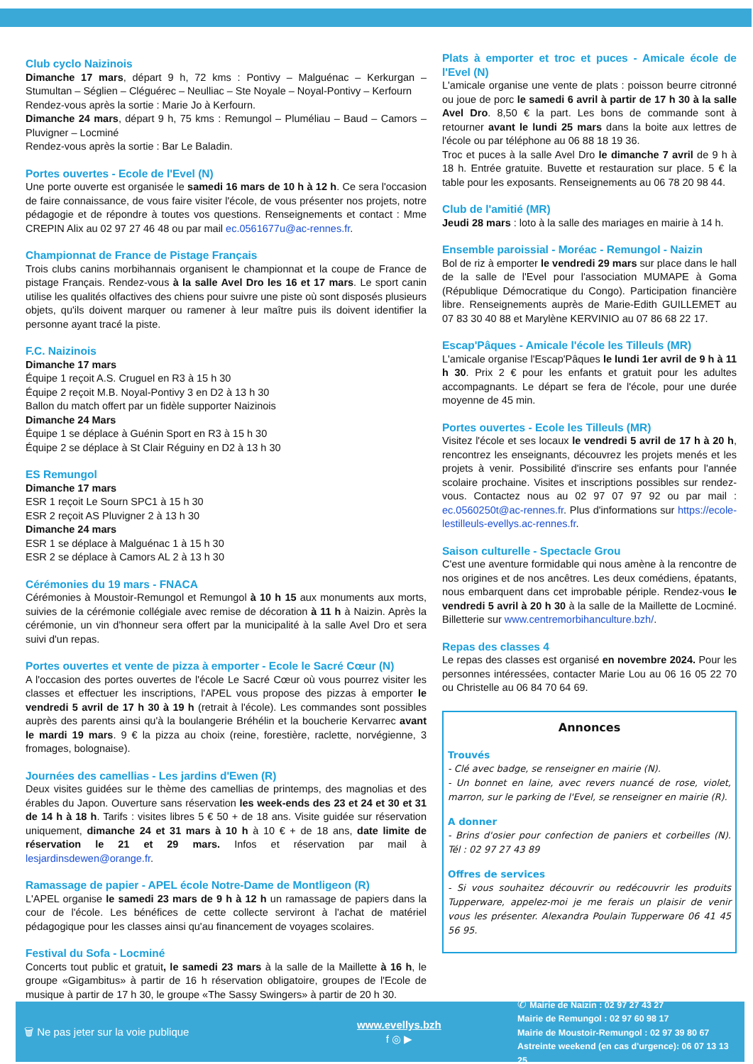Club cyclo Naizinois
Dimanche 17 mars, départ 9 h, 72 kms : Pontivy – Malguénac – Kerkurgan – Stumultan – Séglien – Cléguérec – Neulliac – Ste Noyale – Noyal-Pontivy – Kerfourn
Rendez-vous après la sortie : Marie Jo à Kerfourn.
Dimanche 24 mars, départ 9 h, 75 kms : Remungol – Pluméliau – Baud – Camors – Pluvigner – Locminé
Rendez-vous après la sortie : Bar Le Baladin.
Portes ouvertes - Ecole de l'Evel (N)
Une porte ouverte est organisée le samedi 16 mars de 10 h à 12 h. Ce sera l'occasion de faire connaissance, de vous faire visiter l'école, de vous présenter nos projets, notre pédagogie et de répondre à toutes vos questions. Renseignements et contact : Mme CREPIN Alix au 02 97 27 46 48 ou par mail ec.0561677u@ac-rennes.fr.
Championnat de France de Pistage Français
Trois clubs canins morbihannais organisent le championnat et la coupe de France de pistage Français. Rendez-vous à la salle Avel Dro les 16 et 17 mars. Le sport canin utilise les qualités olfactives des chiens pour suivre une piste où sont disposés plusieurs objets, qu'ils doivent marquer ou ramener à leur maître puis ils doivent identifier la personne ayant tracé la piste.
F.C. Naizinois
Dimanche 17 mars
Équipe 1 reçoit A.S. Cruguel en R3 à 15 h 30
Équipe 2 reçoit M.B. Noyal-Pontivy 3 en D2 à 13 h 30
Ballon du match offert par un fidèle supporter Naizinois
Dimanche 24 Mars
Équipe 1 se déplace à Guénin Sport en R3 à 15 h 30
Équipe 2 se déplace à St Clair Réguiny en D2 à 13 h 30
ES Remungol
Dimanche 17 mars
ESR 1 reçoit Le Sourn SPC1 à 15 h 30
ESR 2 reçoit AS Pluvigner 2 à 13 h 30
Dimanche 24 mars
ESR 1 se déplace à Malguénac 1 à 15 h 30
ESR 2 se déplace à Camors AL 2 à 13 h 30
Cérémonies du 19 mars - FNACA
Cérémonies à Moustoir-Remungol et Remungol à 10 h 15 aux monuments aux morts, suivies de la cérémonie collégiale avec remise de décoration à 11 h à Naizin. Après la cérémonie, un vin d'honneur sera offert par la municipalité à la salle Avel Dro et sera suivi d'un repas.
Portes ouvertes et vente de pizza à emporter - Ecole le Sacré Cœur (N)
A l'occasion des portes ouvertes de l'école Le Sacré Cœur où vous pourrez visiter les classes et effectuer les inscriptions, l'APEL vous propose des pizzas à emporter le vendredi 5 avril de 17 h 30 à 19 h (retrait à l'école). Les commandes sont possibles auprès des parents ainsi qu'à la boulangerie Bréhélin et la boucherie Kervarrec avant le mardi 19 mars. 9 € la pizza au choix (reine, forestière, raclette, norvégienne, 3 fromages, bolognaise).
Journées des camellias - Les jardins d'Ewen (R)
Deux visites guidées sur le thème des camellias de printemps, des magnolias et des érables du Japon. Ouverture sans réservation les week-ends des 23 et 24 et 30 et 31 de 14 h à 18 h. Tarifs : visites libres 5 € 50 + de 18 ans. Visite guidée sur réservation uniquement, dimanche 24 et 31 mars à 10 h à 10 € + de 18 ans, date limite de réservation le 21 et 29 mars. Infos et réservation par mail à lesjardinsdewen@orange.fr.
Ramassage de papier - APEL école Notre-Dame de Montligeon (R)
L'APEL organise le samedi 23 mars de 9 h à 12 h un ramassage de papiers dans la cour de l'école. Les bénéfices de cette collecte serviront à l'achat de matériel pédagogique pour les classes ainsi qu'au financement de voyages scolaires.
Festival du Sofa - Locminé
Concerts tout public et gratuit, le samedi 23 mars à la salle de la Maillette à 16 h, le groupe «Gigambitus» à partir de 16 h réservation obligatoire, groupes de l'Ecole de musique à partir de 17 h 30, le groupe «The Sassy Swingers» à partir de 20 h 30.
Plats à emporter et troc et puces - Amicale école de l'Evel (N)
L'amicale organise une vente de plats : poisson beurre citronné ou joue de porc le samedi 6 avril à partir de 17 h 30 à la salle Avel Dro. 8,50 € la part. Les bons de commande sont à retourner avant le lundi 25 mars dans la boite aux lettres de l'école ou par téléphone au 06 88 18 19 36.
Troc et puces à la salle Avel Dro le dimanche 7 avril de 9 h à 18 h. Entrée gratuite. Buvette et restauration sur place. 5 € la table pour les exposants. Renseignements au 06 78 20 98 44.
Club de l'amitié (MR)
Jeudi 28 mars : loto à la salle des mariages en mairie à 14 h.
Ensemble paroissial - Moréac - Remungol - Naizin
Bol de riz à emporter le vendredi 29 mars sur place dans le hall de la salle de l'Evel pour l'association MUMAPE à Goma (République Démocratique du Congo). Participation financière libre. Renseignements auprès de Marie-Edith GUILLEMET au 07 83 30 40 88 et Marylène KERVINIO au 07 86 68 22 17.
Escap'Pâques - Amicale l'école les Tilleuls (MR)
L'amicale organise l'Escap'Pâques le lundi 1er avril de 9 h à 11 h 30. Prix 2 € pour les enfants et gratuit pour les adultes accompagnants. Le départ se fera de l'école, pour une durée moyenne de 45 min.
Portes ouvertes - Ecole les Tilleuls (MR)
Visitez l'école et ses locaux le vendredi 5 avril de 17 h à 20 h, rencontrez les enseignants, découvrez les projets menés et les projets à venir. Possibilité d'inscrire ses enfants pour l'année scolaire prochaine. Visites et inscriptions possibles sur rendez-vous. Contactez nous au 02 97 07 97 92 ou par mail : ec.0560250t@ac-rennes.fr. Plus d'informations sur https://ecole-lestilleuls-evellys.ac-rennes.fr.
Saison culturelle - Spectacle Grou
C'est une aventure formidable qui nous amène à la rencontre de nos origines et de nos ancêtres. Les deux comédiens, épatants, nous embarquent dans cet improbable périple. Rendez-vous le vendredi 5 avril à 20 h 30 à la salle de la Maillette de Locminé. Billetterie sur www.centremorbihanculture.bzh/.
Repas des classes 4
Le repas des classes est organisé en novembre 2024. Pour les personnes intéressées, contacter Marie Lou au 06 16 05 22 70 ou Christelle au 06 84 70 64 69.
Annonces
Trouvés
- Clé avec badge, se renseigner en mairie (N).
- Un bonnet en laine, avec revers nuancé de rose, violet, marron, sur le parking de l'Evel, se renseigner en mairie (R).
A donner
- Brins d'osier pour confection de paniers et corbeilles (N). Tél : 02 97 27 43 89
Offres de services
- Si vous souhaitez découvrir ou redécouvrir les produits Tupperware, appelez-moi je me ferais un plaisir de venir vous les présenter. Alexandra Poulain Tupperware 06 41 45 56 95.
🗑 Ne pas jeter sur la voie publique www.evellys.bzh
f ◎ ▶ ✆ Mairie de Naizin : 02 97 27 43 27
Mairie de Remungol : 02 97 60 98 17
Mairie de Moustoir-Remungol : 02 97 39 80 67
Astreinte weekend (en cas d'urgence): 06 07 13 13 25